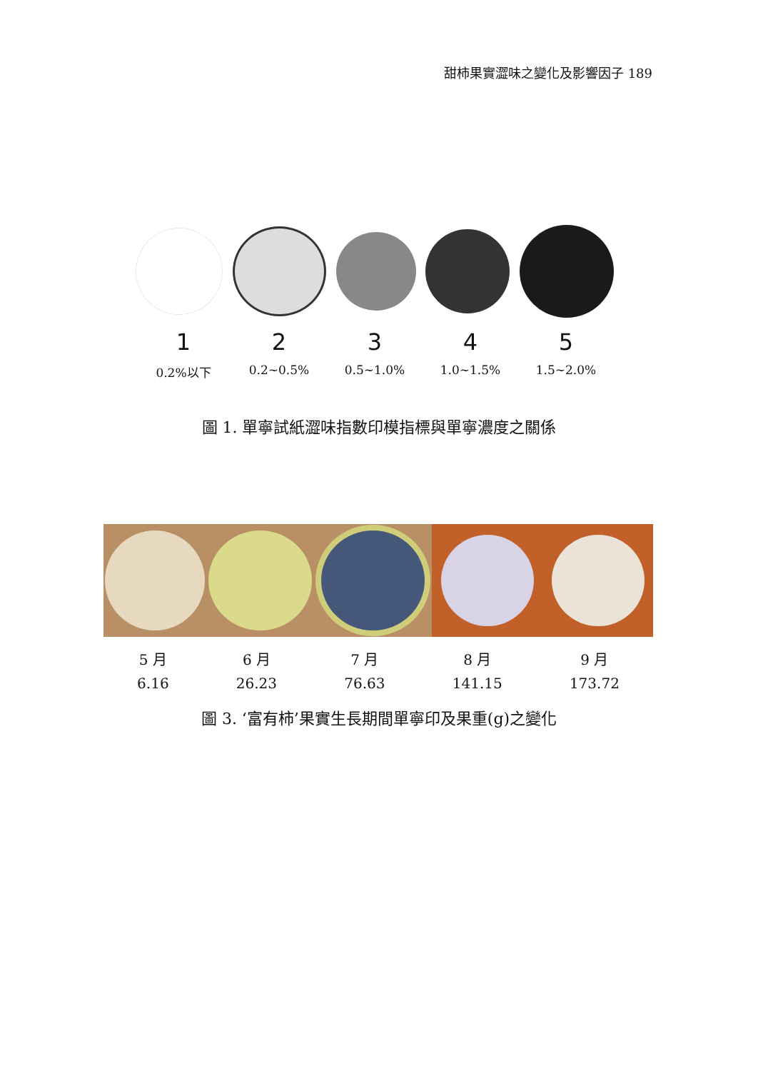甜柿果實澀味之變化及影響因子 189
1 2 3 4 5
0.2%以下 0.2~0.5% 0.5~1.0% 1.0~1.5% 1.5~2.0%
圖 1. 單寧試紙澀味指數印模指標與單寧濃度之關係
5 月
6.16
6 月
26.23
7 月
76.63
8 月
141.15
9 月
173.72
圖 3. ‘富有柿’果實生長期間單寧印及果重(g)之變化